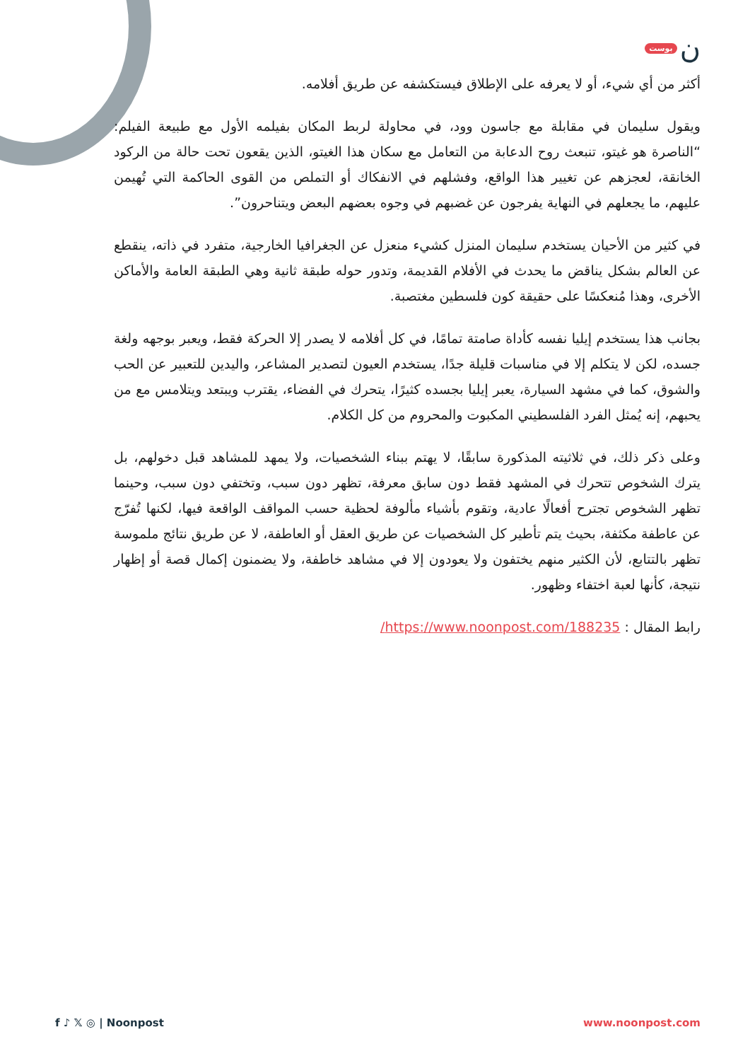بوست ن
أكثر من أي شيء، أو لا يعرفه على الإطلاق فيستكشفه عن طريق أفلامه.
ويقول سليمان في مقابلة مع جاسون وود، في محاولة لربط المكان بفيلمه الأول مع طبيعة الفيلم: “الناصرة هو غيتو، تنبعث روح الدعابة من التعامل مع سكان هذا الغيتو، الذين يقعون تحت حالة من الركود الخانقة، لعجزهم عن تغيير هذا الواقع، وفشلهم في الانفكاك أو التملص من القوى الحاكمة التي تُهيمن عليهم، ما يجعلهم في النهاية يفرجون عن غضبهم في وجوه بعضهم البعض ويتناحرون”.
في كثير من الأحيان يستخدم سليمان المنزل كشيء منعزل عن الجغرافيا الخارجية، متفرد في ذاته، ينقطع عن العالم بشكل يناقض ما يحدث في الأفلام القديمة، وتدور حوله طبقة ثانية وهي الطبقة العامة والأماكن الأخرى، وهذا مُنعكسًا على حقيقة كون فلسطين مغتصبة.
بجانب هذا يستخدم إيليا نفسه كأداة صامتة تمامًا، في كل أفلامه لا يصدر إلا الحركة فقط، ويعبر بوجهه ولغة جسده، لكن لا يتكلم إلا في مناسبات قليلة جدًا، يستخدم العيون لتصدير المشاعر، واليدين للتعبير عن الحب والشوق، كما في مشهد السيارة، يعبر إيليا بجسده كثيرًا، يتحرك في الفضاء، يقترب ويبتعد ويتلامس مع من يحبهم، إنه يُمثل الفرد الفلسطيني المكبوت والمحروم من كل الكلام.
وعلى ذكر ذلك، في ثلاثيته المذكورة سابقًا، لا يهتم ببناء الشخصيات، ولا يمهد للمشاهد قبل دخولهم، بل يترك الشخوص تتحرك في المشهد فقط دون سابق معرفة، تظهر دون سبب، وتختفي دون سبب، وحينما تظهر الشخوص تجترح أفعالًا عادية، وتقوم بأشياء مألوفة لحظية حسب المواقف الواقعة فيها، لكنها تُفرّج عن عاطفة مكثفة، بحيث يتم تأطير كل الشخصيات عن طريق العقل أو العاطفة، لا عن طريق نتائج ملموسة تظهر بالتتابع، لأن الكثير منهم يختفون ولا يعودون إلا في مشاهد خاطفة، ولا يضمنون إكمال قصة أو إظهار نتيجة، كأنها لعبة اختفاء وظهور.
رابط المقال : https://www.noonpost.com/188235/
f ♪ 𝕏 ◎ | Noonpost www.noonpost.com